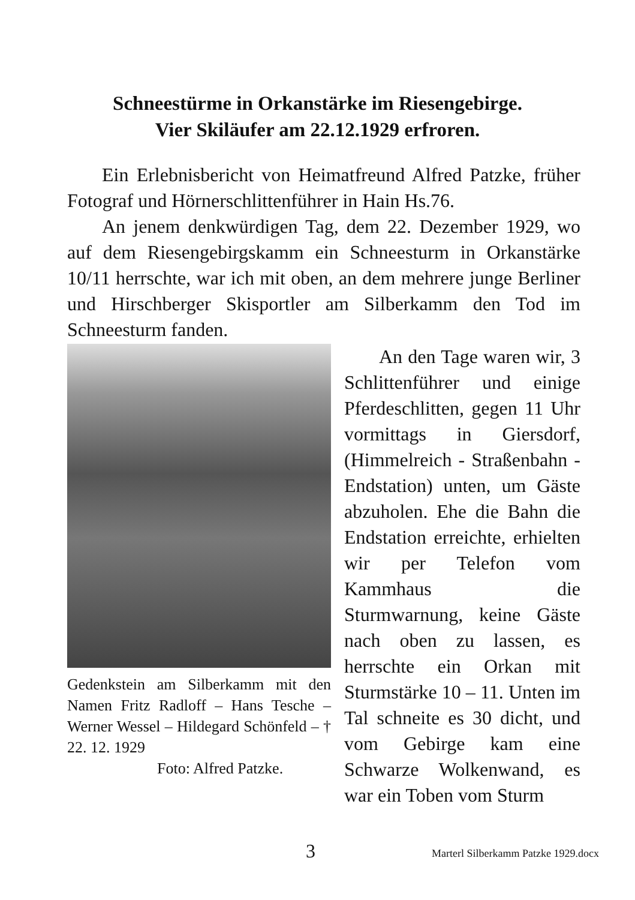Schneestürme in Orkanstärke im Riesengebirge.
Vier Skiläufer am 22.12.1929 erfroren.
Ein Erlebnisbericht von Heimatfreund Alfred Patzke, früher Fotograf und Hörnerschlittenführer in Hain Hs.76.
An jenem denkwürdigen Tag, dem 22. Dezember 1929, wo auf dem Riesengebirgskamm ein Schneesturm in Orkanstärke 10/11 herrschte, war ich mit oben, an dem mehrere junge Berliner und Hirschberger Skisportler am Silberkamm den Tod im Schneesturm fanden.
Gedenkstein am Silberkamm mit den Namen Fritz Radloff – Hans Tesche – Werner Wessel – Hildegard Schönfeld – † 22. 12. 1929
Foto: Alfred Patzke.
An den Tage waren wir, 3 Schlittenführer und einige Pferdeschlitten, gegen 11 Uhr vormittags in Giersdorf, (Himmelreich - Straßenbahn - Endstation) unten, um Gäste abzuholen. Ehe die Bahn die Endstation erreichte, erhielten wir per Telefon vom Kammhaus die Sturmwarnung, keine Gäste nach oben zu lassen, es herrschte ein Orkan mit Sturmstärke 10 – 11. Unten im Tal schneite es 30 dicht, und vom Gebirge kam eine Schwarze Wolkenwand, es war ein Toben vom Sturm
3 Marterl Silberkamm Patzke 1929.docx